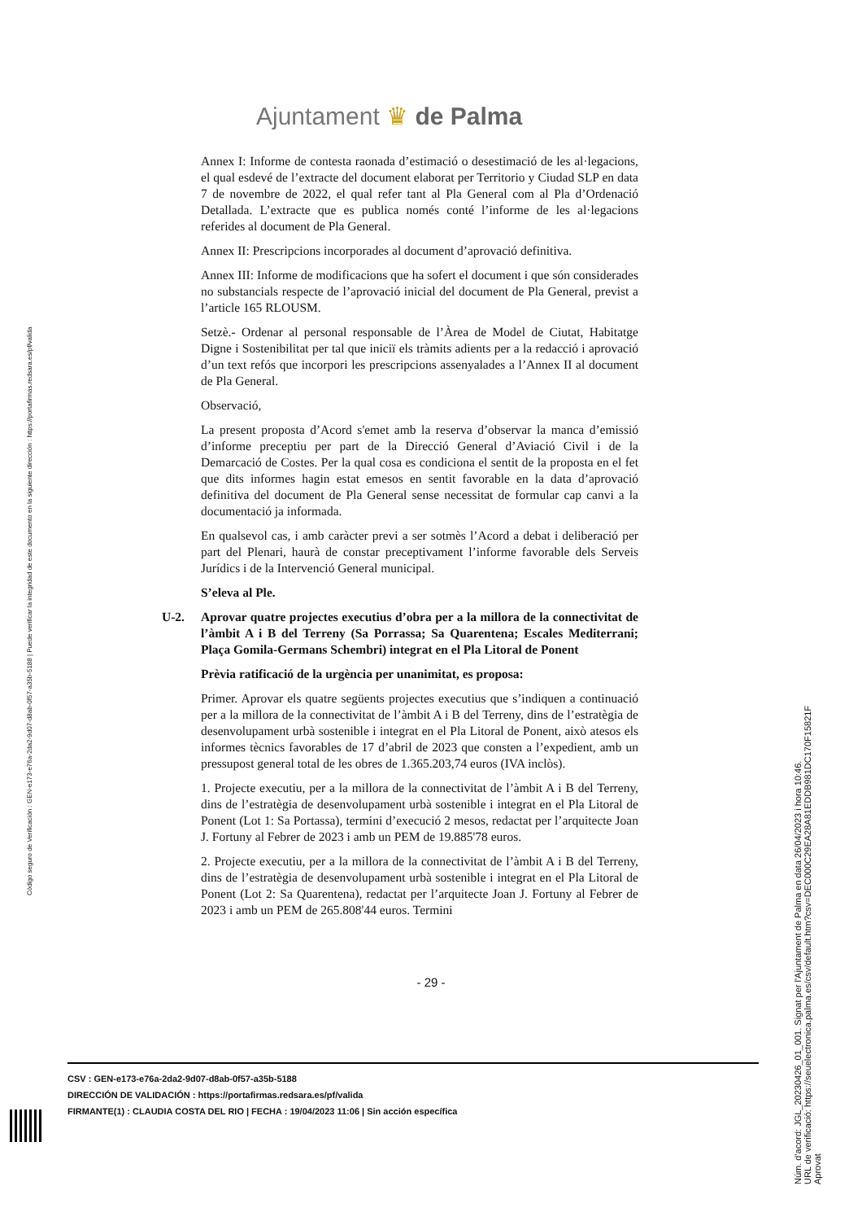Ajuntament ♛ de Palma
Annex I: Informe de contesta raonada d’estimació o desestimació de les al·legacions, el qual esdevé de l’extracte del document elaborat per Territorio y Ciudad SLP en data 7 de novembre de 2022, el qual refer tant al Pla General com al Pla d’Ordenació Detallada. L’extracte que es publica només conté l’informe de les al·legacions referides al document de Pla General.
Annex II: Prescripcions incorporades al document d’aprovació definitiva.
Annex III: Informe de modificacions que ha sofert el document i que són considerades no substancials respecte de l’aprovació inicial del document de Pla General, previst a l’article 165 RLOUSM.
Setzè.- Ordenar al personal responsable de l’Àrea de Model de Ciutat, Habitatge Digne i Sostenibilitat per tal que iniciï els tràmits adients per a la redacció i aprovació d’un text refós que incorpori les prescripcions assenyalades a l’Annex II al document de Pla General.
Observació,
La present proposta d’Acord s'emet amb la reserva d’observar la manca d’emissió d’informe preceptiu per part de la Direcció General d’Aviació Civil i de la Demarcació de Costes. Per la qual cosa es condiciona el sentit de la proposta en el fet que dits informes hagin estat emesos en sentit favorable en la data d’aprovació definitiva del document de Pla General sense necessitat de formular cap canvi a la documentació ja informada.
En qualsevol cas, i amb caràcter previ a ser sotmès l’Acord a debat i deliberació per part del Plenari, haurà de constar preceptivament l’informe favorable dels Serveis Jurídics i de la Intervenció General municipal.
S’eleva al Ple.
U-2. Aprovar quatre projectes executius d’obra per a la millora de la connectivitat de l’àmbit A i B del Terreny (Sa Porrassa; Sa Quarentena; Escales Mediterrani; Plaça Gomila-Germans Schembri) integrat en el Pla Litoral de Ponent
Prèvia ratificació de la urgència per unanimitat, es proposa:
Primer. Aprovar els quatre següents projectes executius que s’indiquen a continuació per a la millora de la connectivitat de l’àmbit A i B del Terreny, dins de l’estratègia de desenvolupament urbà sostenible i integrat en el Pla Litoral de Ponent, això atesos els informes tècnics favorables de 17 d’abril de 2023 que consten a l’expedient, amb un pressupost general total de les obres de 1.365.203,74 euros (IVA inclòs).
1. Projecte executiu, per a la millora de la connectivitat de l’àmbit A i B del Terreny, dins de l’estratègia de desenvolupament urbà sostenible i integrat en el Pla Litoral de Ponent (Lot 1: Sa Portassa), termini d’execució 2 mesos, redactat per l’arquitecte Joan J. Fortuny al Febrer de 2023 i amb un PEM de 19.885'78 euros.
2. Projecte executiu, per a la millora de la connectivitat de l’àmbit A i B del Terreny, dins de l’estratègia de desenvolupament urbà sostenible i integrat en el Pla Litoral de Ponent (Lot 2: Sa Quarentena), redactat per l’arquitecte Joan J. Fortuny al Febrer de 2023 i amb un PEM de 265.808'44 euros. Termini
- 29 -
Código seguro de Verificación : GEN-e173-e76a-2da2-9d07-d8ab-0f57-a35b-5188 | Puede verificar la integridad de este documento en la siguiente dirección : https://portafirmas.redsara.es/pf/valida
Núm. d'acord: JGL_20230426_01_001. Signat per l'Ajuntament de Palma en data 26/04/2023 i hora 10:46.
URL de verificació: https://seuelectronica.palma.es/csv/default.htm?csv=DEC000C29EA28A81EDDB981DC170F15821F
Aprovat
CSV : GEN-e173-e76a-2da2-9d07-d8ab-0f57-a35b-5188
DIRECCIÓN DE VALIDACIÓN : https://portafirmas.redsara.es/pf/valida
FIRMANTE(1) : CLAUDIA COSTA DEL RIO | FECHA : 19/04/2023 11:06 | Sin acción específica